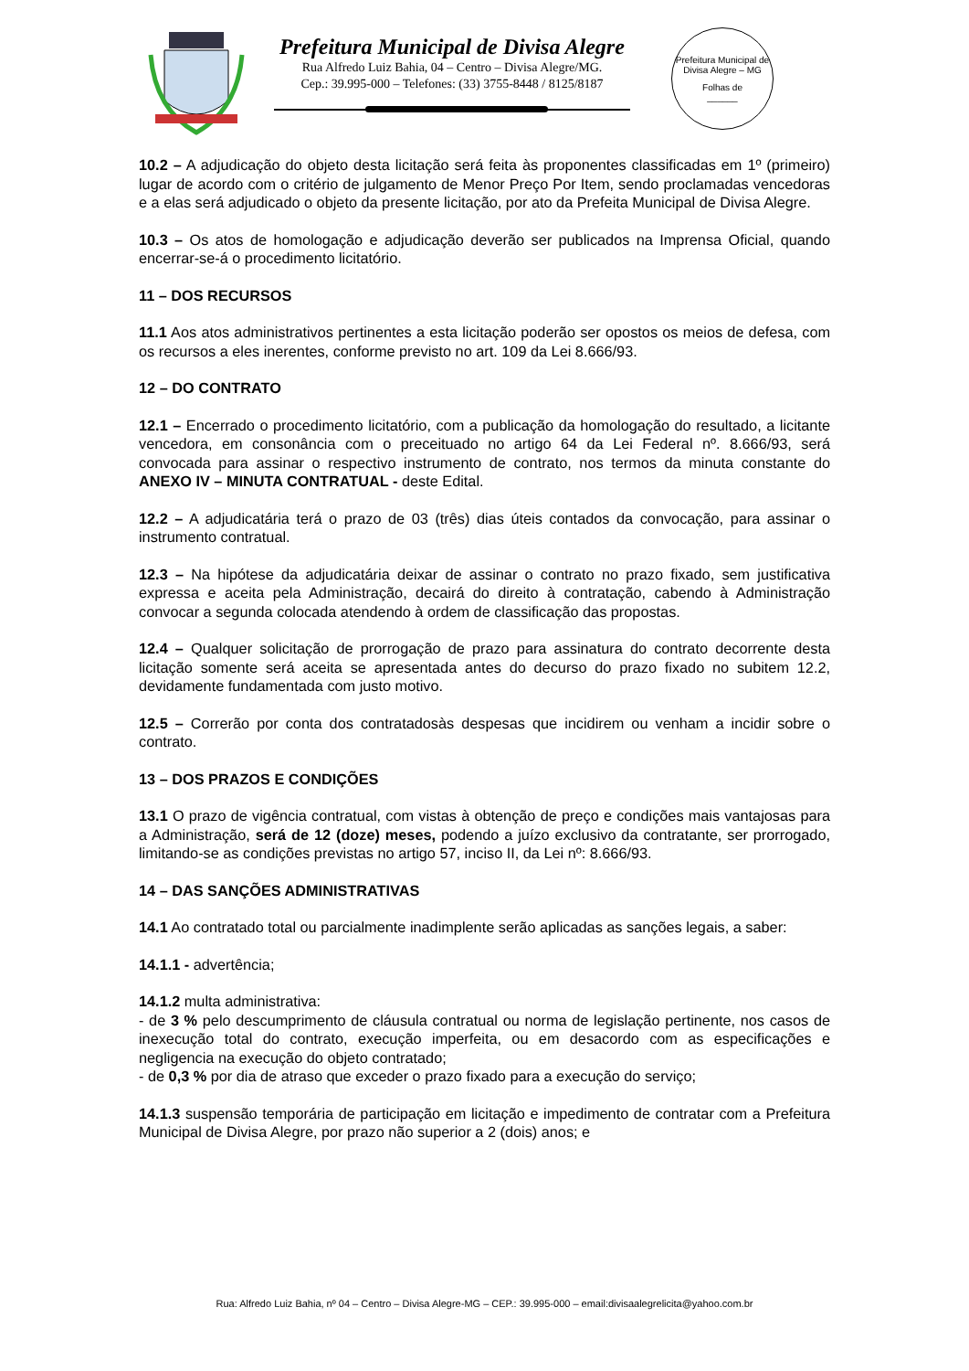Prefeitura Municipal de Divisa Alegre
Rua Alfredo Luiz Bahia, 04 – Centro – Divisa Alegre/MG.
Cep.: 39.995-000 – Telefones: (33) 3755-8448 / 8125/8187
Prefeitura Municipal de Divisa Alegre – MG
Folhas de
______
10.2 – A adjudicação do objeto desta licitação será feita às proponentes classificadas em 1º (primeiro) lugar de acordo com o critério de julgamento de Menor Preço Por Item, sendo proclamadas vencedoras e a elas será adjudicado o objeto da presente licitação, por ato da Prefeita Municipal de Divisa Alegre.
10.3 – Os atos de homologação e adjudicação deverão ser publicados na Imprensa Oficial, quando encerrar-se-á o procedimento licitatório.
11 – DOS RECURSOS
11.1 Aos atos administrativos pertinentes a esta licitação poderão ser opostos os meios de defesa, com os recursos a eles inerentes, conforme previsto no art. 109 da Lei 8.666/93.
12 – DO CONTRATO
12.1 – Encerrado o procedimento licitatório, com a publicação da homologação do resultado, a licitante vencedora, em consonância com o preceituado no artigo 64 da Lei Federal nº. 8.666/93, será convocada para assinar o respectivo instrumento de contrato, nos termos da minuta constante do ANEXO IV – MINUTA CONTRATUAL - deste Edital.
12.2 – A adjudicatária terá o prazo de 03 (três) dias úteis contados da convocação, para assinar o instrumento contratual.
12.3 – Na hipótese da adjudicatária deixar de assinar o contrato no prazo fixado, sem justificativa expressa e aceita pela Administração, decairá do direito à contratação, cabendo à Administração convocar a segunda colocada atendendo à ordem de classificação das propostas.
12.4 – Qualquer solicitação de prorrogação de prazo para assinatura do contrato decorrente desta licitação somente será aceita se apresentada antes do decurso do prazo fixado no subitem 12.2, devidamente fundamentada com justo motivo.
12.5 – Correrão por conta dos contratadosàs despesas que incidirem ou venham a incidir sobre o contrato.
13 – DOS PRAZOS E CONDIÇÕES
13.1 O prazo de vigência contratual, com vistas à obtenção de preço e condições mais vantajosas para a Administração, será de 12 (doze) meses, podendo a juízo exclusivo da contratante, ser prorrogado, limitando-se as condições previstas no artigo 57, inciso II, da Lei nº: 8.666/93.
14 – DAS SANÇÕES ADMINISTRATIVAS
14.1 Ao contratado total ou parcialmente inadimplente serão aplicadas as sanções legais, a saber:
14.1.1 - advertência;
14.1.2 multa administrativa:
- de 3 % pelo descumprimento de cláusula contratual ou norma de legislação pertinente, nos casos de inexecução total do contrato, execução imperfeita, ou em desacordo com as especificações e negligencia na execução do objeto contratado;
- de 0,3 % por dia de atraso que exceder o prazo fixado para a execução do serviço;
14.1.3 suspensão temporária de participação em licitação e impedimento de contratar com a Prefeitura Municipal de Divisa Alegre, por prazo não superior a 2 (dois) anos; e
Rua: Alfredo Luiz Bahia, nº 04 – Centro – Divisa Alegre-MG – CEP.: 39.995-000 – email:divisaalegrelicita@yahoo.com.br